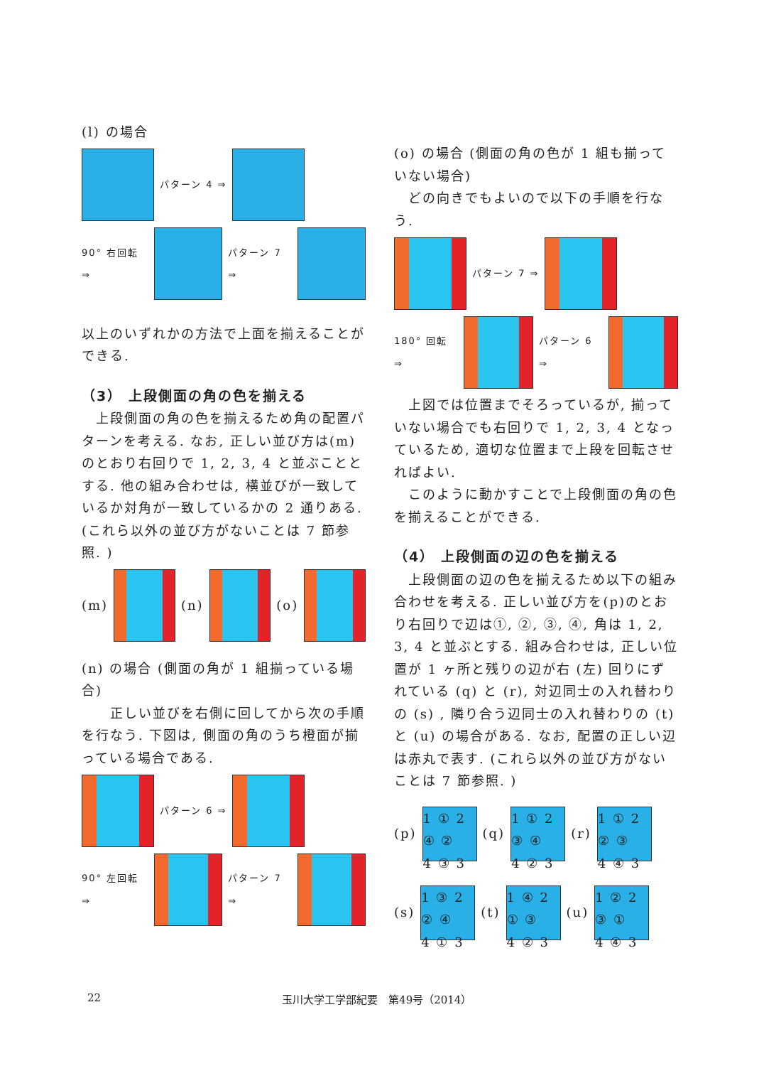(l) の場合
パターン 4 ⇒
90° 右回転 ⇒ パターン 7 ⇒
以上のいずれかの方法で上面を揃えることができる.
（3） 上段側面の角の色を揃える
　上段側面の角の色を揃えるため角の配置パターンを考える. なお, 正しい並び方は(m)のとおり右回りで 1, 2, 3, 4 と並ぶこととする. 他の組み合わせは, 横並びが一致しているか対角が一致しているかの 2 通りある. (これら以外の並び方がないことは 7 節参照. )
(m) (n) (o)
(n) の場合 (側面の角が 1 組揃っている場合)
　　正しい並びを右側に回してから次の手順を行なう. 下図は, 側面の角のうち橙面が揃っている場合である.
パターン 6 ⇒
90° 左回転 ⇒ パターン 7 ⇒
(o) の場合 (側面の角の色が 1 組も揃っていない場合)
　どの向きでもよいので以下の手順を行なう.
パターン 7 ⇒
180° 回転 ⇒ パターン 6 ⇒
　上図では位置までそろっているが, 揃っていない場合でも右回りで 1, 2, 3, 4 となっているため, 適切な位置まで上段を回転させればよい.
　このように動かすことで上段側面の角の色を揃えることができる.
（4） 上段側面の辺の色を揃える
　上段側面の辺の色を揃えるため以下の組み合わせを考える. 正しい並び方を(p)のとおり右回りで辺は①, ②, ③, ④, 角は 1, 2, 3, 4 と並ぶとする. 組み合わせは, 正しい位置が 1 ヶ所と残りの辺が右 (左) 回りにずれている (q) と (r), 対辺同士の入れ替わりの (s) , 隣り合う辺同士の入れ替わりの (t) と (u) の場合がある. なお, 配置の正しい辺は赤丸で表す. (これら以外の並び方がないことは 7 節参照. )
(p)
1 ① 2
④ ②
4 ③ 3
(q)
1 ① 2
③ ④
4 ② 3
(r)
1 ① 2
② ③
4 ④ 3
(s)
1 ③ 2
② ④
4 ① 3
(t)
1 ④ 2
① ③
4 ② 3
(u)
1 ② 2
③ ①
4 ④ 3
22 玉川大学工学部紀要　第49号（2014）